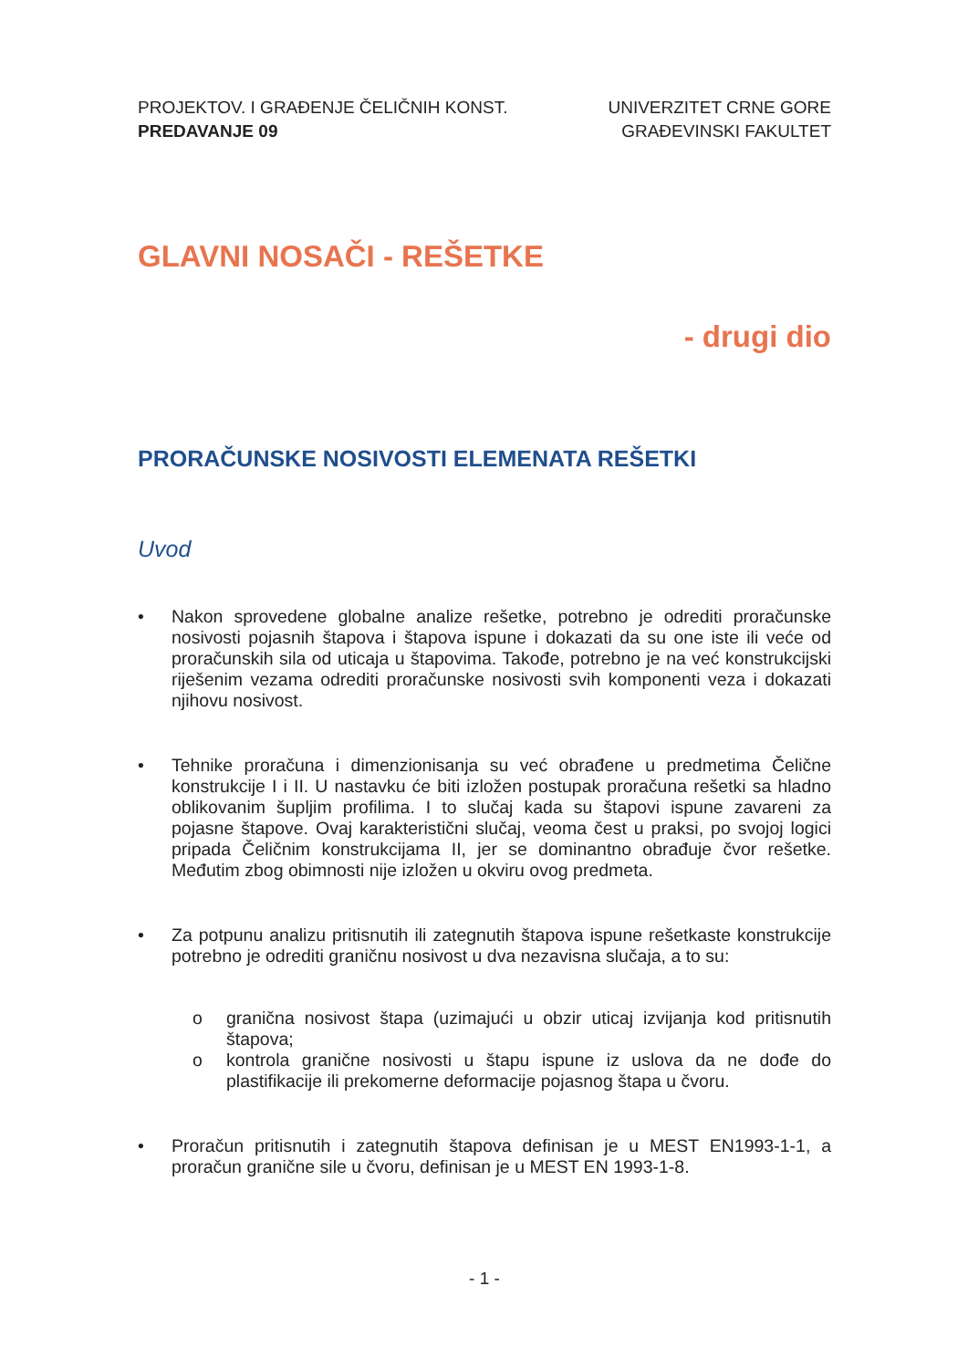PROJEKTOV. I GRAĐENJE ČELIČNIH KONST.
PREDAVANJE 09
UNIVERZITET CRNE GORE
GRAĐEVINSKI FAKULTET
GLAVNI NOSAČI - REŠETKE
- drugi dio
PRORAČUNSKE NOSIVOSTI ELEMENATA REŠETKI
Uvod
• Nakon sprovedene globalne analize rešetke, potrebno je odrediti proračunske nosivosti pojasnih štapova i štapova ispune i dokazati da su one iste ili veće od proračunskih sila od uticaja u štapovima. Takođe, potrebno je na već konstrukcijski riješenim vezama odrediti proračunske nosivosti svih komponenti veza i dokazati njihovu nosivost.
• Tehnike proračuna i dimenzionisanja su već obrađene u predmetima Čelične konstrukcije I i II. U nastavku će biti izložen postupak proračuna rešetki sa hladno oblikovanim šupljim profilima. I to slučaj kada su štapovi ispune zavareni za pojasne štapove. Ovaj karakteristični slučaj, veoma čest u praksi, po svojoj logici pripada Čeličnim konstrukcijama II, jer se dominantno obrađuje čvor rešetke. Međutim zbog obimnosti nije izložen u okviru ovog predmeta.
• Za potpunu analizu pritisnutih ili zategnutih štapova ispune rešetkaste konstrukcije potrebno je odrediti graničnu nosivost u dva nezavisna slučaja, a to su:
o granična nosivost štapa (uzimajući u obzir uticaj izvijanja kod pritisnutih štapova;
o kontrola granične nosivosti u štapu ispune iz uslova da ne dođe do plastifikacije ili prekomerne deformacije pojasnog štapa u čvoru.
• Proračun pritisnutih i zategnutih štapova definisan je u MEST EN1993-1-1, a proračun granične sile u čvoru, definisan je u MEST EN 1993-1-8.
- 1 -